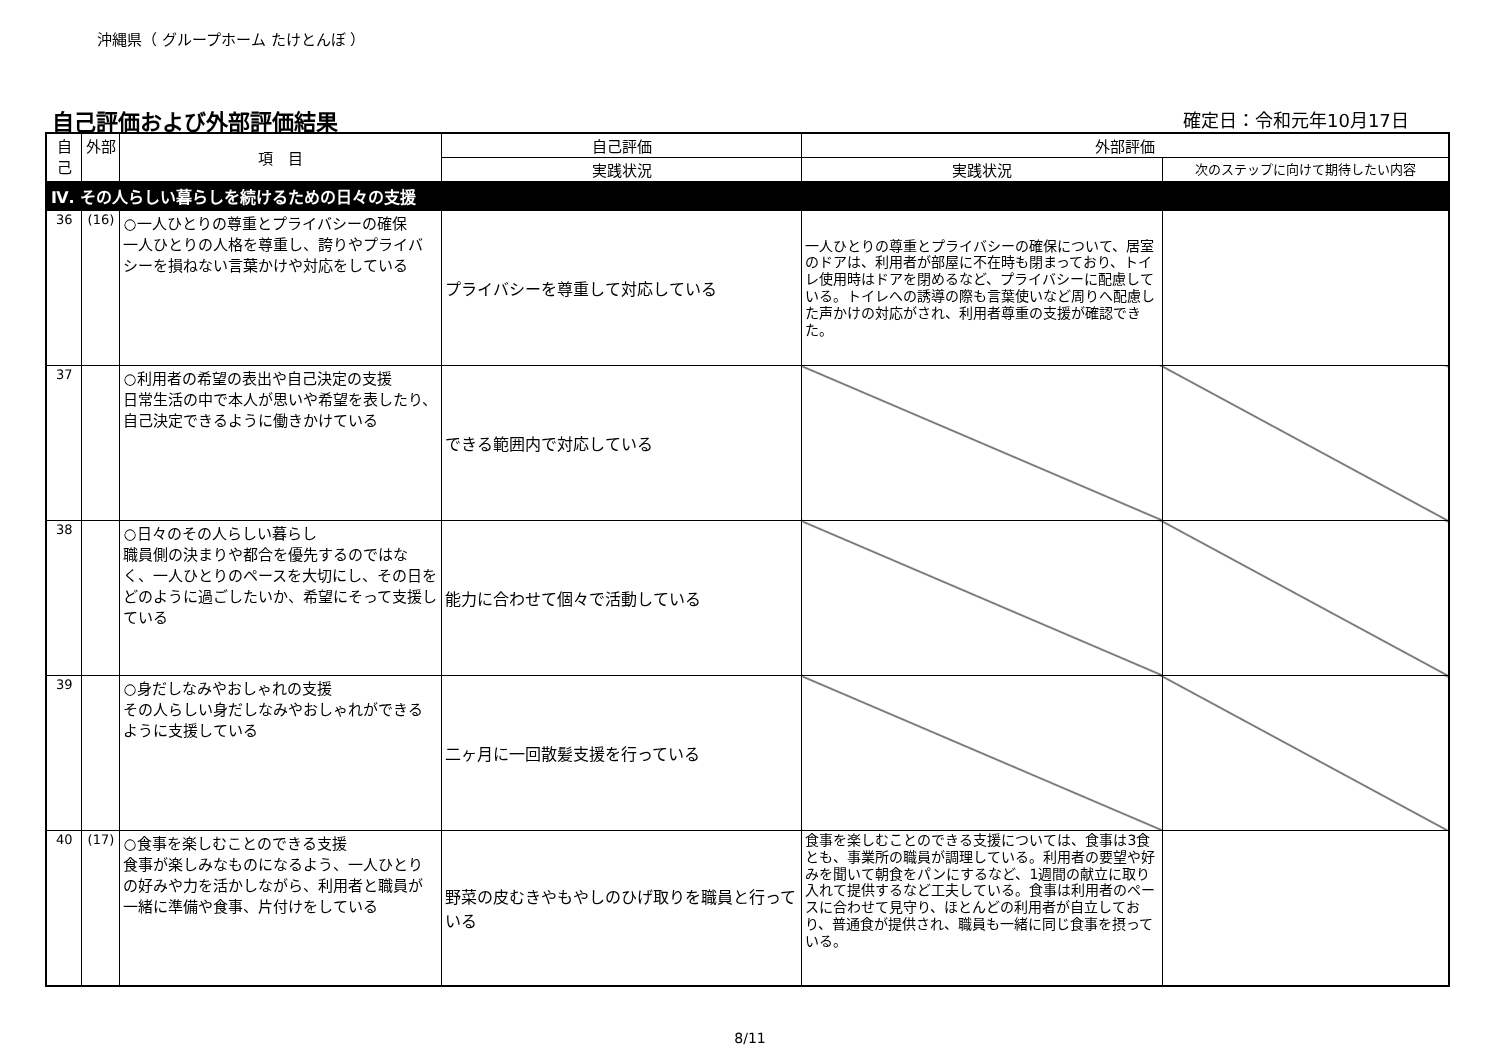沖縄県（ グループホーム たけとんぼ ）
自己評価および外部評価結果 確定日：令和元年10月17日
| 自己 | 外部 | 項 目 | 自己評価 | 外部評価 | |
| --- | --- | --- | --- | --- | --- |
| | | | 実践状況 | 実践状況 | 次のステップに向けて期待したい内容 |
| Ⅳ. その人らしい暮らしを続けるための日々の支援 | | | | | |
| 36 | (16) | ○一人ひとりの尊重とプライバシーの確保 一人ひとりの人格を尊重し、誇りやプライバシーを損ねない言葉かけや対応をしている | プライバシーを尊重して対応している | 一人ひとりの尊重とプライバシーの確保について、居室のドアは、利用者が部屋に不在時も閉まっており、トイレ使用時はドアを閉めるなど、プライバシーに配慮している。トイレへの誘導の際も言葉使いなど周りへ配慮した声かけの対応がされ、利用者尊重の支援が確認できた。 | |
| 37 | | ○利用者の希望の表出や自己決定の支援 日常生活の中で本人が思いや希望を表したり、自己決定できるように働きかけている | できる範囲内で対応している | | |
| 38 | | ○日々のその人らしい暮らし 職員側の決まりや都合を優先するのではなく、一人ひとりのペースを大切にし、その日をどのように過ごしたいか、希望にそって支援している | 能力に合わせて個々で活動している | | |
| 39 | | ○身だしなみやおしゃれの支援 その人らしい身だしなみやおしゃれができるように支援している | 二ヶ月に一回散髪支援を行っている | | |
| 40 | (17) | ○食事を楽しむことのできる支援 食事が楽しみなものになるよう、一人ひとりの好みや力を活かしながら、利用者と職員が一緒に準備や食事、片付けをしている | 野菜の皮むきやもやしのひげ取りを職員と行っている | 食事を楽しむことのできる支援については、食事は3食とも、事業所の職員が調理している。利用者の要望や好みを聞いて朝食をパンにするなど、1週間の献立に取り入れて提供するなど工夫している。食事は利用者のペースに合わせて見守り、ほとんどの利用者が自立しており、普通食が提供され、職員も一緒に同じ食事を摂っている。 | |
8/11